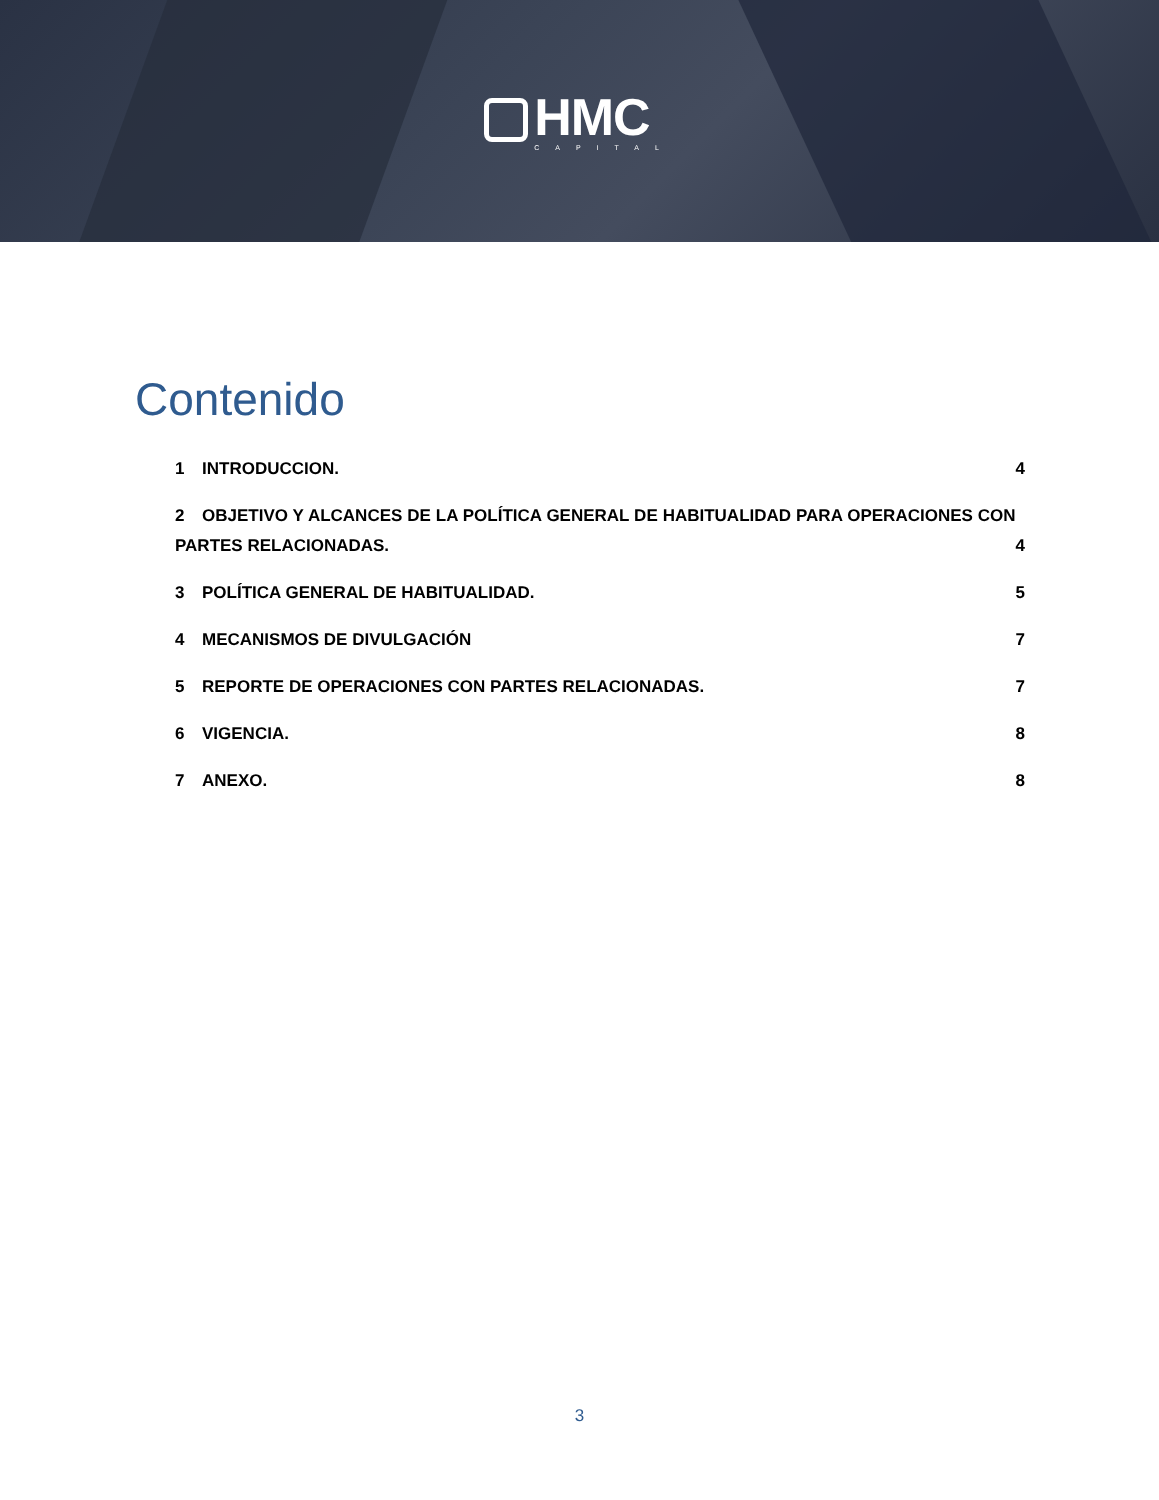HMC
CAPITAL
Contenido
1 INTRODUCCION. 4
2 OBJETIVO Y ALCANCES DE LA POLÍTICA GENERAL DE HABITUALIDAD PARA OPERACIONES CON PARTES RELACIONADAS. 4
3 POLÍTICA GENERAL DE HABITUALIDAD. 5
4 MECANISMOS DE DIVULGACIÓN 7
5 REPORTE DE OPERACIONES CON PARTES RELACIONADAS. 7
6 VIGENCIA. 8
7 ANEXO. 8
3